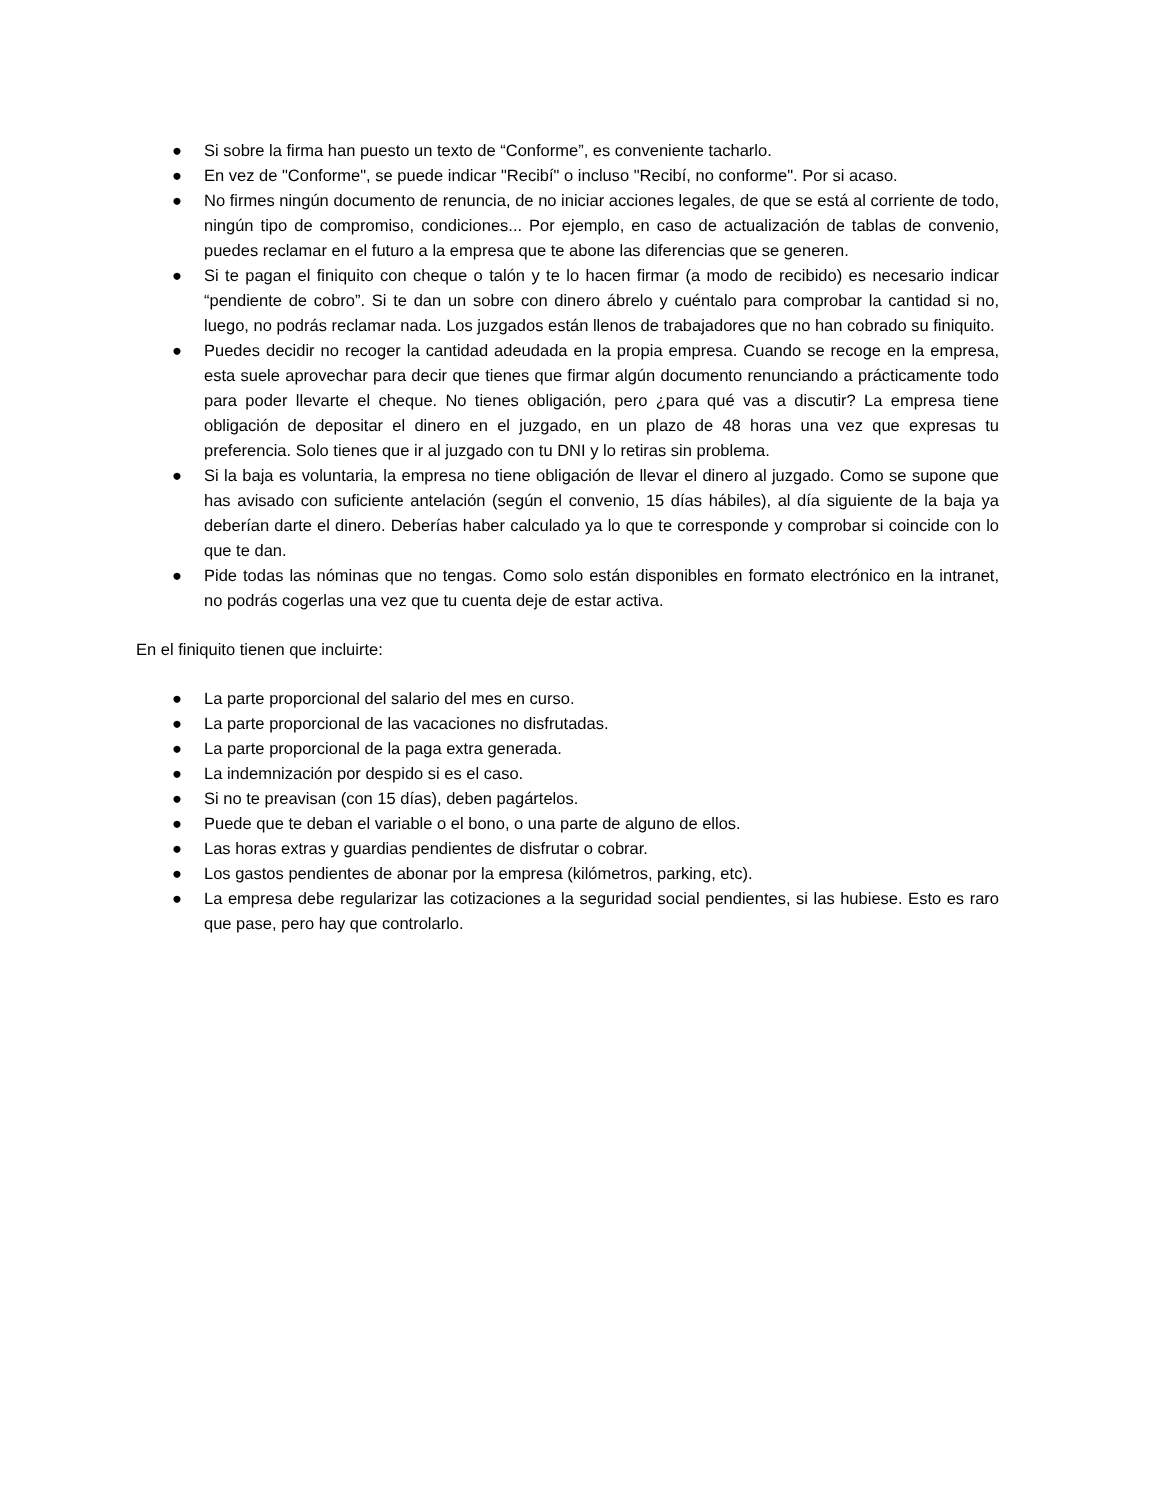● Si sobre la firma han puesto un texto de “Conforme”, es conveniente tacharlo.
● En vez de "Conforme", se puede indicar "Recibí" o incluso "Recibí, no conforme". Por si acaso.
● No firmes ningún documento de renuncia, de no iniciar acciones legales, de que se está al corriente de todo, ningún tipo de compromiso, condiciones... Por ejemplo, en caso de actualización de tablas de convenio, puedes reclamar en el futuro a la empresa que te abone las diferencias que se generen.
● Si te pagan el finiquito con cheque o talón y te lo hacen firmar (a modo de recibido) es necesario indicar “pendiente de cobro”. Si te dan un sobre con dinero ábrelo y cuéntalo para comprobar la cantidad si no, luego, no podrás reclamar nada. Los juzgados están llenos de trabajadores que no han cobrado su finiquito.
● Puedes decidir no recoger la cantidad adeudada en la propia empresa. Cuando se recoge en la empresa, esta suele aprovechar para decir que tienes que firmar algún documento renunciando a prácticamente todo para poder llevarte el cheque. No tienes obligación, pero ¿para qué vas a discutir? La empresa tiene obligación de depositar el dinero en el juzgado, en un plazo de 48 horas una vez que expresas tu preferencia. Solo tienes que ir al juzgado con tu DNI y lo retiras sin problema.
● Si la baja es voluntaria, la empresa no tiene obligación de llevar el dinero al juzgado. Como se supone que has avisado con suficiente antelación (según el convenio, 15 días hábiles), al día siguiente de la baja ya deberían darte el dinero. Deberías haber calculado ya lo que te corresponde y comprobar si coincide con lo que te dan.
● Pide todas las nóminas que no tengas. Como solo están disponibles en formato electrónico en la intranet, no podrás cogerlas una vez que tu cuenta deje de estar activa.
En el finiquito tienen que incluirte:
● La parte proporcional del salario del mes en curso.
● La parte proporcional de las vacaciones no disfrutadas.
● La parte proporcional de la paga extra generada.
● La indemnización por despido si es el caso.
● Si no te preavisan (con 15 días), deben pagártelos.
● Puede que te deban el variable o el bono, o una parte de alguno de ellos.
● Las horas extras y guardias pendientes de disfrutar o cobrar.
● Los gastos pendientes de abonar por la empresa (kilómetros, parking, etc).
● La empresa debe regularizar las cotizaciones a la seguridad social pendientes, si las hubiese. Esto es raro que pase, pero hay que controlarlo.